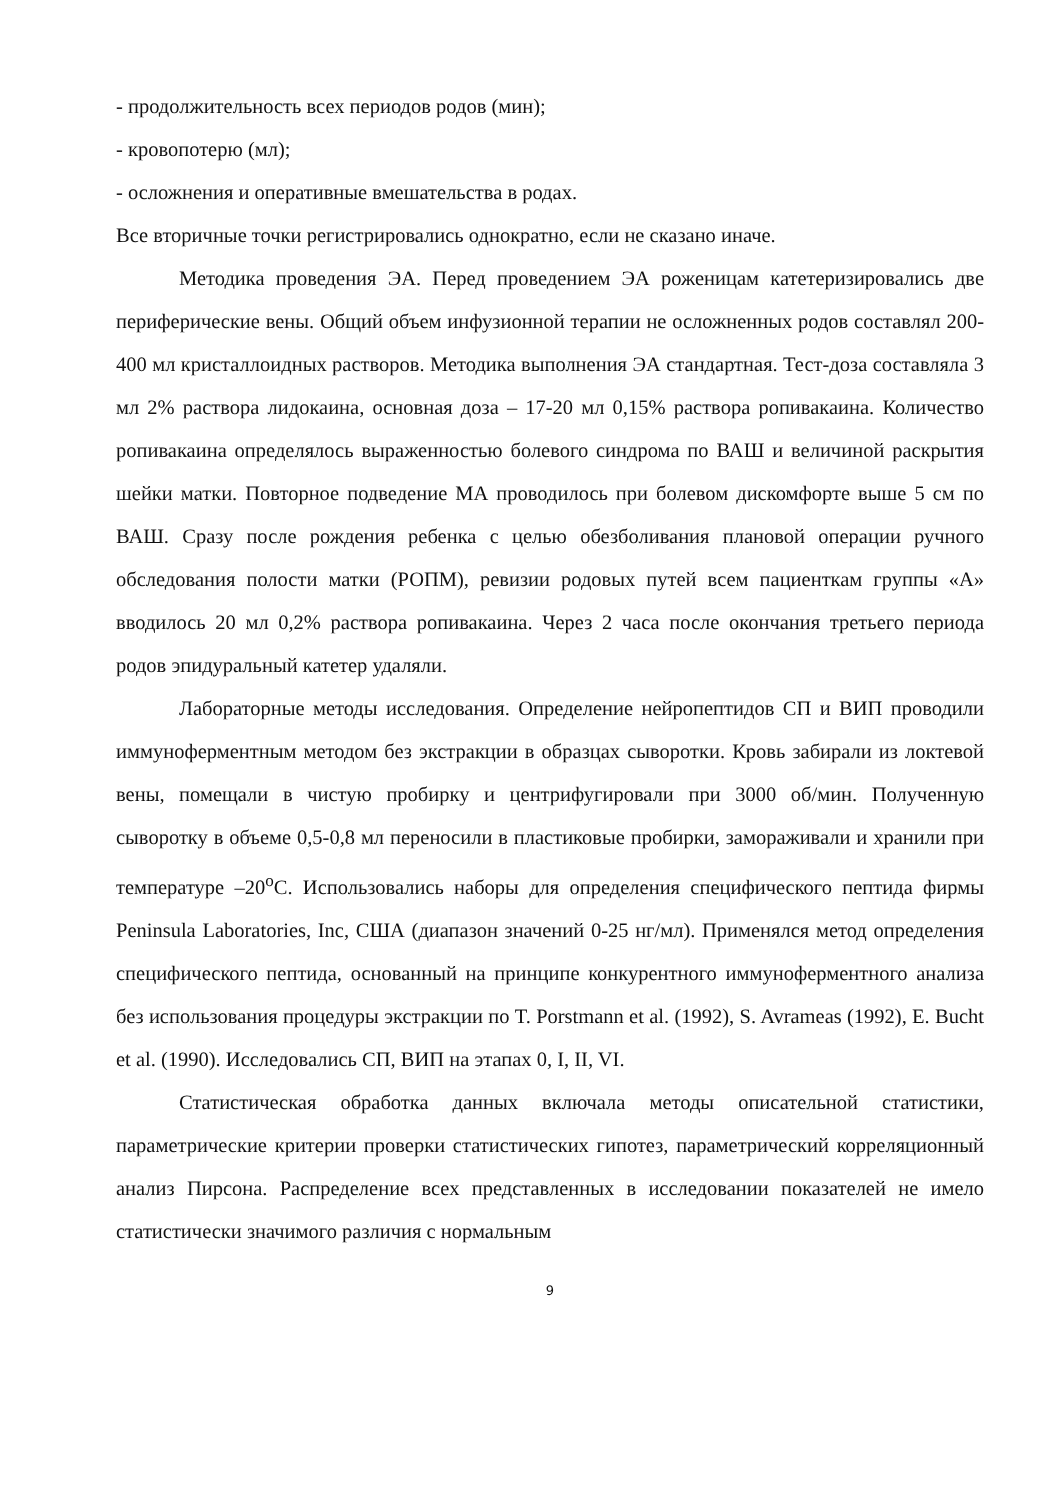- продолжительность всех периодов родов (мин);
- кровопотерю (мл);
- осложнения и оперативные вмешательства в родах.
Все вторичные точки регистрировались однократно, если не сказано иначе.
Методика проведения ЭА. Перед проведением ЭА роженицам катетеризировались две периферические вены. Общий объем инфузионной терапии не осложненных родов составлял 200-400 мл кристаллоидных растворов. Методика выполнения ЭА стандартная. Тест-доза составляла 3 мл 2% раствора лидокаина, основная доза – 17-20 мл 0,15% раствора ропивакаина. Количество ропивакаина определялось выраженностью болевого синдрома по ВАШ и величиной раскрытия шейки матки. Повторное подведение МА проводилось при болевом дискомфорте выше 5 см по ВАШ. Сразу после рождения ребенка с целью обезболивания плановой операции ручного обследования полости матки (РОПМ), ревизии родовых путей всем пациенткам группы «А» вводилось 20 мл 0,2% раствора ропивакаина. Через 2 часа после окончания третьего периода родов эпидуральный катетер удаляли.
Лабораторные методы исследования. Определение нейропептидов СП и ВИП проводили иммуноферментным методом без экстракции в образцах сыворотки. Кровь забирали из локтевой вены, помещали в чистую пробирку и центрифугировали при 3000 об/мин. Полученную сыворотку в объеме 0,5-0,8 мл переносили в пластиковые пробирки, замораживали и хранили при температуре –20<sup>о</sup>С. Использовались наборы для определения специфического пептида фирмы Peninsula Laboratories, Inc, США (диапазон значений 0-25 нг/мл). Применялся метод определения специфического пептида, основанный на принципе конкурентного иммуноферментного анализа без использования процедуры экстракции по T. Porstmann et al. (1992), S. Avrameas (1992), E. Bucht et al. (1990). Исследовались СП, ВИП на этапах 0, I, II, VI.
Статистическая обработка данных включала методы описательной статистики, параметрические критерии проверки статистических гипотез, параметрический корреляционный анализ Пирсона. Распределение всех представленных в исследовании показателей не имело статистически значимого различия с нормальным
9